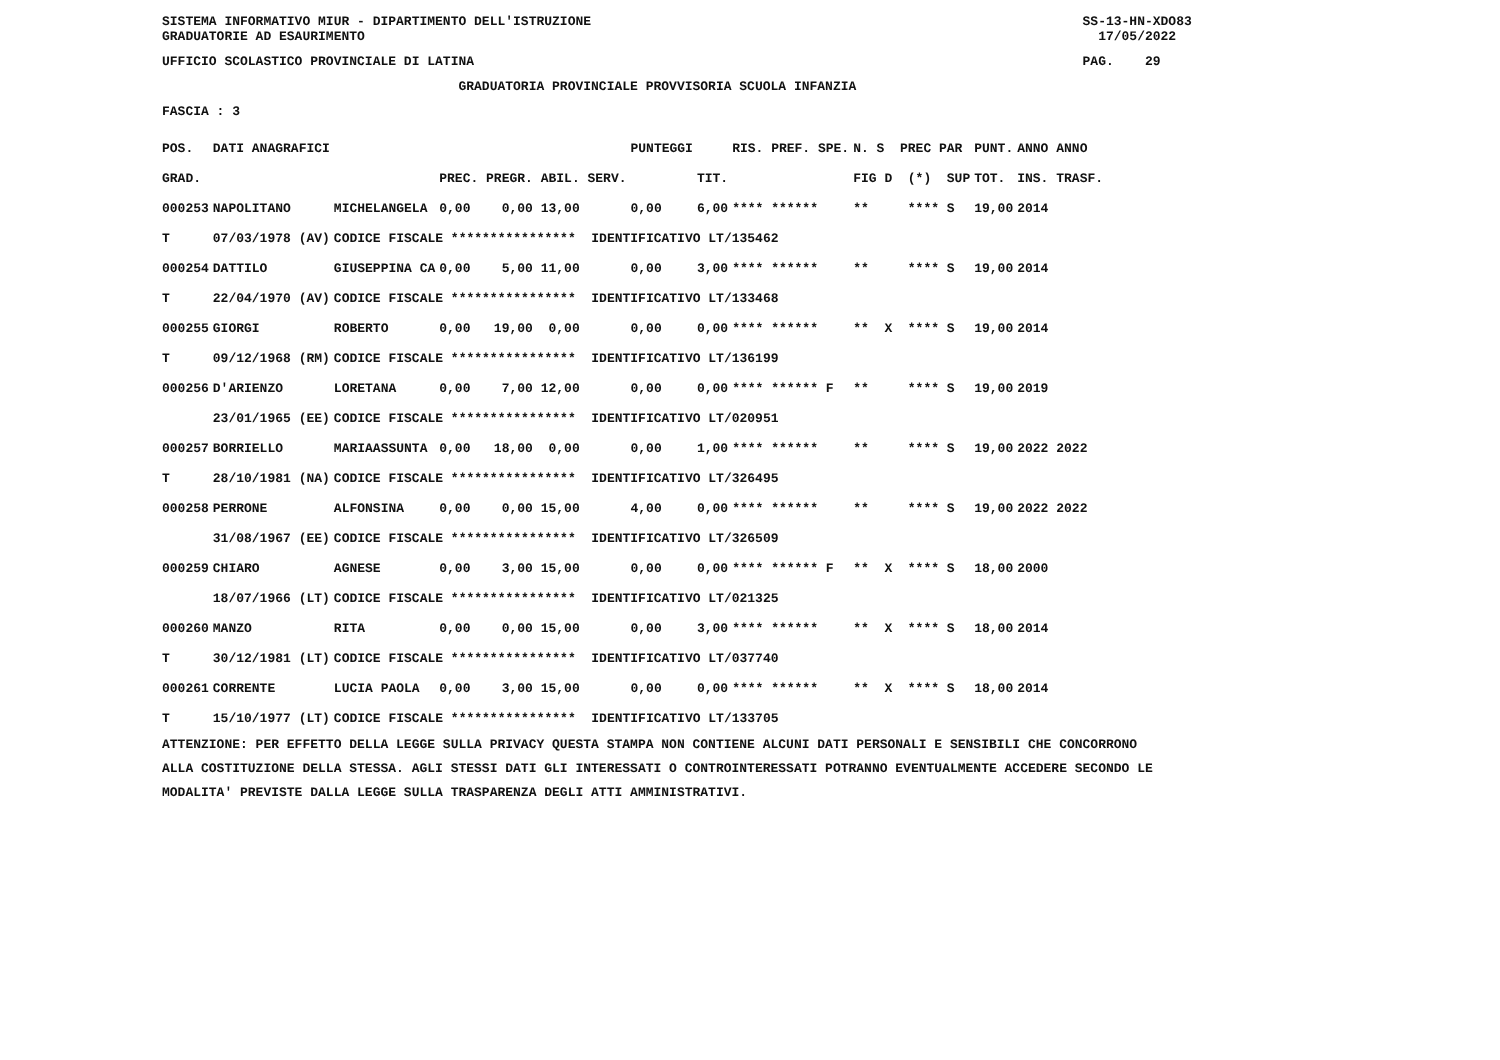SISTEMA INFORMATIVO MIUR - DIPARTIMENTO DELL'ISTRUZIONE SS-13-HN-XDO83
GRADUATORIE AD ESAURIMENTO 17/05/2022
UFFICIO SCOLASTICO PROVINCIALE DI LATINA PAG. 29
GRADUATORIA PROVINCIALE PROVVISORIA SCUOLA INFANZIA
FASCIA : 3
| POS. | DATI ANAGRAFICI | | | PUNTEGGI | | RIS. PREF. SPE. | N. S PREC PAR | PUNT. | ANNO ANNO |
| --- | --- | --- | --- | --- | --- | --- | --- | --- | --- |
| GRAD. | | | PREC. PREGR. ABIL. SERV. | | TIT. | | FIG D (*) SUP | TOT. | INS. TRASF. |
| 000253 | NAPOLITANO | MICHELANGELA | 0,00 0,00 13,00 | 0,00 | 6,00 | **** ****** | ** **** S | 19,00 | 2014 |
| T | 07/03/1978 (AV) | CODICE FISCALE **************** IDENTIFICATIVO LT/135462 | | | | | | | |
| 000254 | DATTILO | GIUSEPPINA CA | 0,00 5,00 11,00 | 0,00 | 3,00 | **** ****** | ** **** S | 19,00 | 2014 |
| T | 22/04/1970 (AV) | CODICE FISCALE **************** IDENTIFICATIVO LT/133468 | | | | | | | |
| 000255 | GIORGI | ROBERTO | 0,00 19,00 0,00 | 0,00 | 0,00 | **** ****** | ** X **** S | 19,00 | 2014 |
| T | 09/12/1968 (RM) | CODICE FISCALE **************** IDENTIFICATIVO LT/136199 | | | | | | | |
| 000256 | D'ARIENZO | LORETANA | 0,00 7,00 12,00 | 0,00 | 0,00 | **** ****** F | ** **** S | 19,00 | 2019 |
| | 23/01/1965 (EE) | CODICE FISCALE **************** IDENTIFICATIVO LT/020951 | | | | | | | |
| 000257 | BORRIELLO | MARIAASSUNTA | 0,00 18,00 0,00 | 0,00 | 1,00 | **** ****** | ** **** S | 19,00 | 2022 2022 |
| T | 28/10/1981 (NA) | CODICE FISCALE **************** IDENTIFICATIVO LT/326495 | | | | | | | |
| 000258 | PERRONE | ALFONSINA | 0,00 0,00 15,00 | 4,00 | 0,00 | **** ****** | ** **** S | 19,00 | 2022 2022 |
| | 31/08/1967 (EE) | CODICE FISCALE **************** IDENTIFICATIVO LT/326509 | | | | | | | |
| 000259 | CHIARO | AGNESE | 0,00 3,00 15,00 | 0,00 | 0,00 | **** ****** F | ** X **** S | 18,00 | 2000 |
| | 18/07/1966 (LT) | CODICE FISCALE **************** IDENTIFICATIVO LT/021325 | | | | | | | |
| 000260 | MANZO | RITA | 0,00 0,00 15,00 | 0,00 | 3,00 | **** ****** | ** X **** S | 18,00 | 2014 |
| T | 30/12/1981 (LT) | CODICE FISCALE **************** IDENTIFICATIVO LT/037740 | | | | | | | |
| 000261 | CORRENTE | LUCIA PAOLA | 0,00 3,00 15,00 | 0,00 | 0,00 | **** ****** | ** X **** S | 18,00 | 2014 |
| T | 15/10/1977 (LT) | CODICE FISCALE **************** IDENTIFICATIVO LT/133705 | | | | | | | |
ATTENZIONE: PER EFFETTO DELLA LEGGE SULLA PRIVACY QUESTA STAMPA NON CONTIENE ALCUNI DATI PERSONALI E SENSIBILI CHE CONCORRONO ALLA COSTITUZIONE DELLA STESSA. AGLI STESSI DATI GLI INTERESSATI O CONTROINTERESSATI POTRANNO EVENTUALMENTE ACCEDERE SECONDO LE MODALITA' PREVISTE DALLA LEGGE SULLA TRASPARENZA DEGLI ATTI AMMINISTRATIVI.